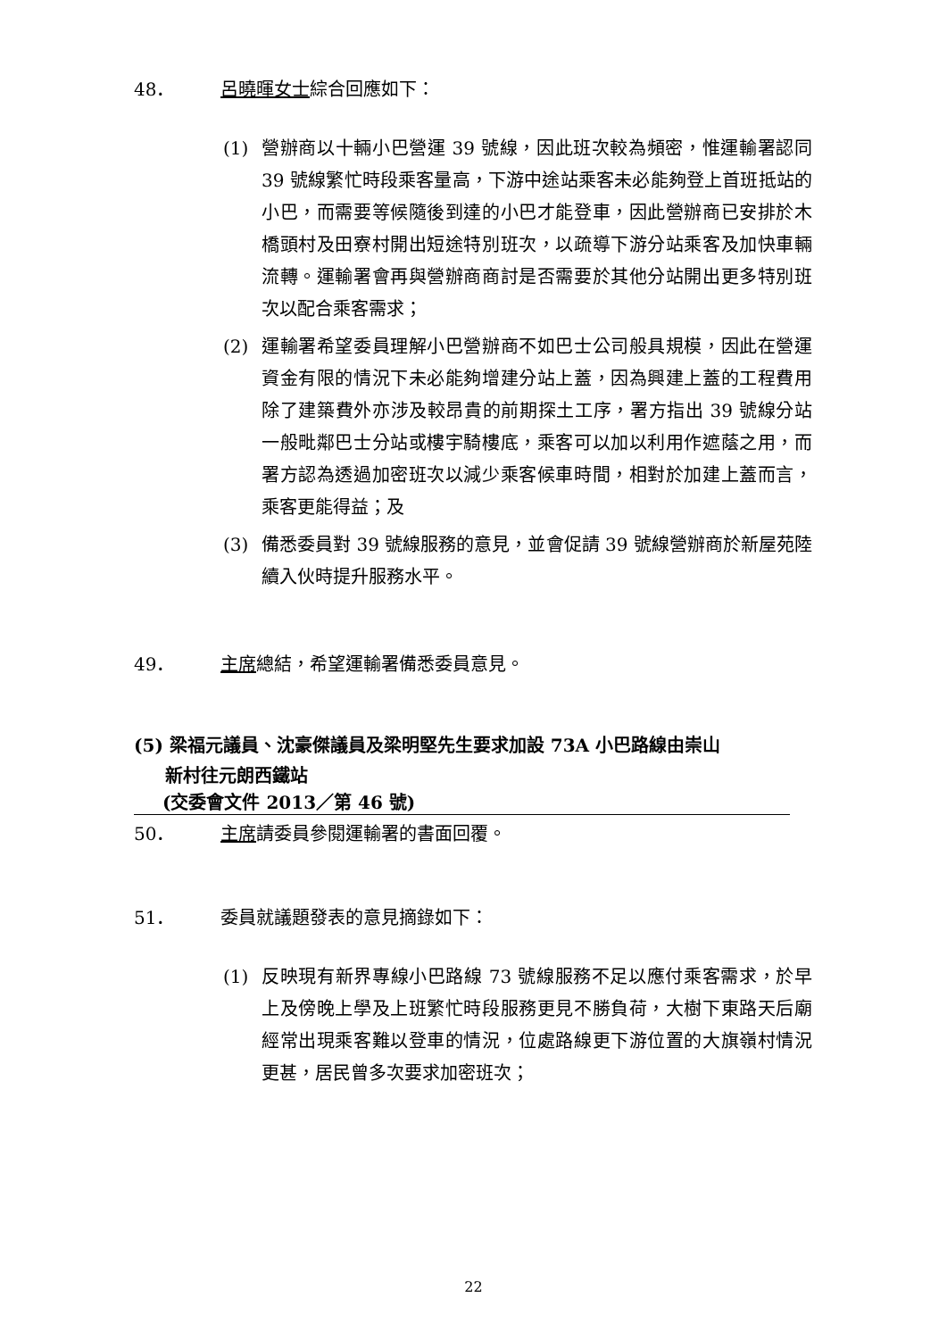48． 呂曉暉女士綜合回應如下：
(1)
營辦商以十輛小巴營運 39 號線，因此班次較為頻密，惟運輸署認同 39 號線繁忙時段乘客量高，下游中途站乘客未必能夠登上首班抵站的小巴，而需要等候隨後到達的小巴才能登車，因此營辦商已安排於木橋頭村及田寮村開出短途特別班次，以疏導下游分站乘客及加快車輛流轉。運輸署會再與營辦商商討是否需要於其他分站開出更多特別班次以配合乘客需求；
(2)
運輸署希望委員理解小巴營辦商不如巴士公司般具規模，因此在營運資金有限的情況下未必能夠增建分站上蓋，因為興建上蓋的工程費用除了建築費外亦涉及較昂貴的前期探土工序，署方指出 39 號線分站一般毗鄰巴士分站或樓宇騎樓底，乘客可以加以利用作遮蔭之用，而署方認為透過加密班次以減少乘客候車時間，相對於加建上蓋而言，乘客更能得益；及
(3)
備悉委員對 39 號線服務的意見，並會促請 39 號線營辦商於新屋苑陸續入伙時提升服務水平。
49． 主席總結，希望運輸署備悉委員意見。
(5) 梁福元議員、沈豪傑議員及梁明堅先生要求加設 73A 小巴路線由崇山
新村往元朗西鐵站
(交委會文件 2013／第 46 號)
50． 主席請委員參閱運輸署的書面回覆。
51． 委員就議題發表的意見摘錄如下：
(1)
反映現有新界專線小巴路線 73 號線服務不足以應付乘客需求，於早上及傍晚上學及上班繁忙時段服務更見不勝負荷，大樹下東路天后廟經常出現乘客難以登車的情況，位處路線更下游位置的大旗嶺村情況更甚，居民曾多次要求加密班次；
22